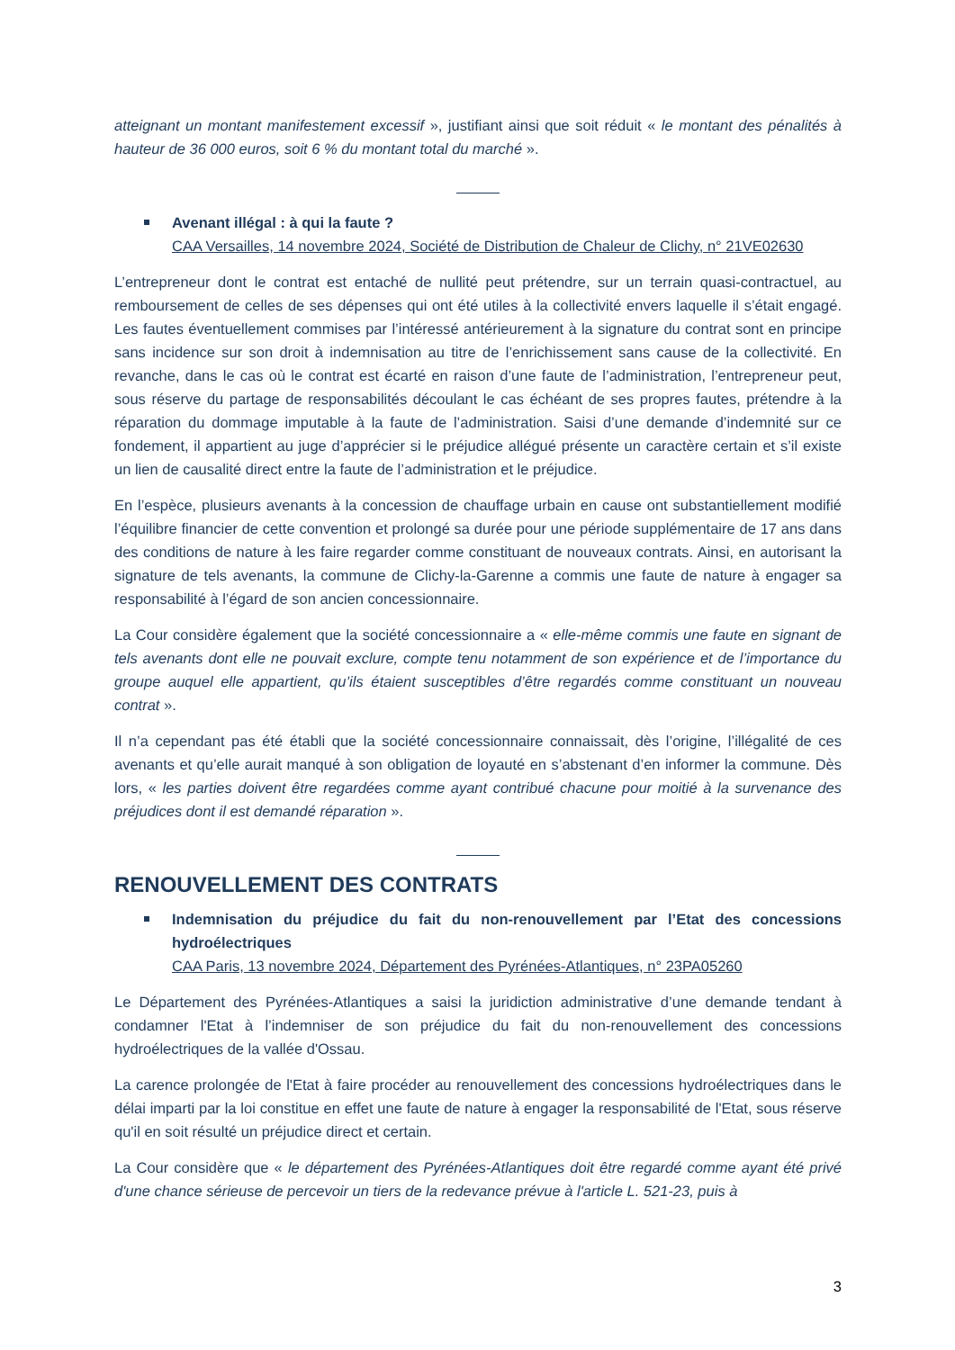atteignant un montant manifestement excessif », justifiant ainsi que soit réduit « le montant des pénalités à hauteur de 36 000 euros, soit 6 % du montant total du marché ».
Avenant illégal : à qui la faute ?
CAA Versailles, 14 novembre 2024, Société de Distribution de Chaleur de Clichy, n° 21VE02630
L’entrepreneur dont le contrat est entaché de nullité peut prétendre, sur un terrain quasi-contractuel, au remboursement de celles de ses dépenses qui ont été utiles à la collectivité envers laquelle il s’était engagé. Les fautes éventuellement commises par l’intéressé antérieurement à la signature du contrat sont en principe sans incidence sur son droit à indemnisation au titre de l’enrichissement sans cause de la collectivité. En revanche, dans le cas où le contrat est écarté en raison d’une faute de l’administration, l’entrepreneur peut, sous réserve du partage de responsabilités découlant le cas échéant de ses propres fautes, prétendre à la réparation du dommage imputable à la faute de l’administration. Saisi d’une demande d’indemnité sur ce fondement, il appartient au juge d’apprécier si le préjudice allégué présente un caractère certain et s’il existe un lien de causalité direct entre la faute de l’administration et le préjudice.
En l’espèce, plusieurs avenants à la concession de chauffage urbain en cause ont substantiellement modifié l’équilibre financier de cette convention et prolongé sa durée pour une période supplémentaire de 17 ans dans des conditions de nature à les faire regarder comme constituant de nouveaux contrats. Ainsi, en autorisant la signature de tels avenants, la commune de Clichy-la-Garenne a commis une faute de nature à engager sa responsabilité à l’égard de son ancien concessionnaire.
La Cour considère également que la société concessionnaire a « elle-même commis une faute en signant de tels avenants dont elle ne pouvait exclure, compte tenu notamment de son expérience et de l’importance du groupe auquel elle appartient, qu’ils étaient susceptibles d’être regardés comme constituant un nouveau contrat ».
Il n’a cependant pas été établi que la société concessionnaire connaissait, dès l’origine, l’illégalité de ces avenants et qu’elle aurait manqué à son obligation de loyauté en s’abstenant d’en informer la commune. Dès lors, « les parties doivent être regardées comme ayant contribué chacune pour moitié à la survenance des préjudices dont il est demandé réparation ».
RENOUVELLEMENT DES CONTRATS
Indemnisation du préjudice du fait du non-renouvellement par l’Etat des concessions hydroélectriques
CAA Paris, 13 novembre 2024, Département des Pyrénées-Atlantiques, n° 23PA05260
Le Département des Pyrénées-Atlantiques a saisi la juridiction administrative d’une demande tendant à condamner l'Etat à l’indemniser de son préjudice du fait du non-renouvellement des concessions hydroélectriques de la vallée d'Ossau.
La carence prolongée de l'Etat à faire procéder au renouvellement des concessions hydroélectriques dans le délai imparti par la loi constitue en effet une faute de nature à engager la responsabilité de l'Etat, sous réserve qu'il en soit résulté un préjudice direct et certain.
La Cour considère que « le département des Pyrénées-Atlantiques doit être regardé comme ayant été privé d'une chance sérieuse de percevoir un tiers de la redevance prévue à l'article L. 521-23, puis à
3